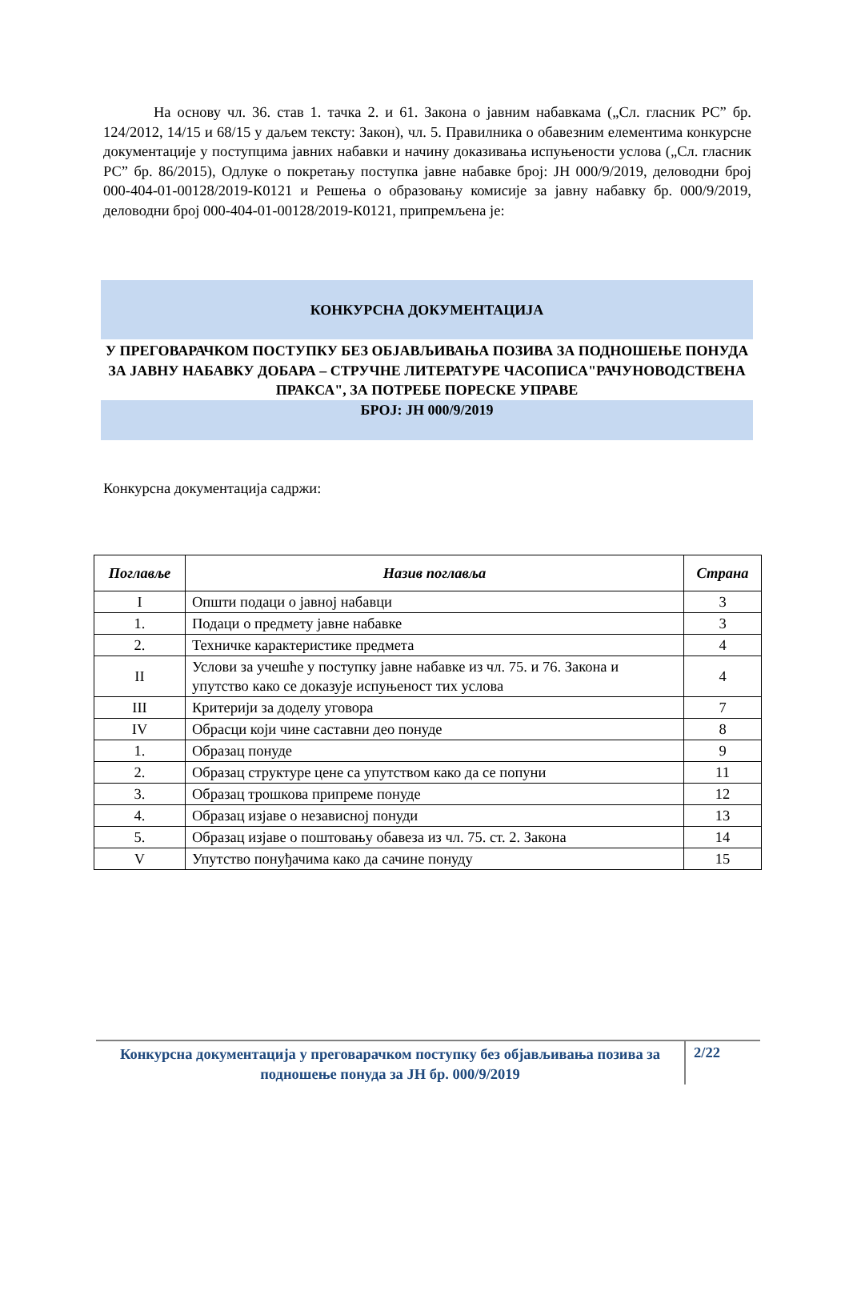На основу чл. 36. став 1. тачка 2. и 61. Закона о јавним набавкама („Сл. гласник РС” бр. 124/2012, 14/15 и 68/15 у даљем тексту: Закон), чл. 5. Правилника о обавезним елементима конкурсне документације у поступцима јавних набавки и начину доказивања испуњености услова („Сл. гласник РС” бр. 86/2015), Одлуке о покретању поступка јавне набавке број: ЈН 000/9/2019, деловодни број 000-404-01-00128/2019-К0121 и Решења о образовању комисије за јавну набавку бр. 000/9/2019, деловодни број 000-404-01-00128/2019-К0121, припремљена је:
КОНКУРСНА ДОКУМЕНТАЦИЈА
У ПРЕГОВАРАЧКОМ ПОСТУПКУ БЕЗ ОБЈАВЉИВАЊА ПОЗИВА ЗА ПОДНОШЕЊЕ ПОНУДА ЗА ЈАВНУ НАБАВКУ ДОБАРА – СТРУЧНЕ ЛИТЕРАТУРЕ ЧАСОПИСА"РАЧУНОВОДСТВЕНА ПРАКСА", ЗА ПОТРЕБЕ ПОРЕСКЕ УПРАВЕ
БРОЈ: ЈН 000/9/2019
Конкурсна документација садржи:
| Поглавље | Назив поглавља | Страна |
| --- | --- | --- |
| I | Општи подаци о јавној набавци | 3 |
| 1. | Подаци о предмету јавне набавке | 3 |
| 2. | Техничке карактеристике предмета | 4 |
| II | Услови за учешће у поступку јавне набавке из чл. 75. и 76. Закона и упутство како се доказује испуњеност тих услова | 4 |
| III | Критерији за доделу уговора | 7 |
| IV | Обрасци који чине саставни део понуде | 8 |
| 1. | Образац понуде | 9 |
| 2. | Образац структуре цене са упутством како да се попуни | 11 |
| 3. | Образац трошкова припреме понуде | 12 |
| 4. | Образац изјаве о независној понуди | 13 |
| 5. | Образац изјаве о поштовању обавеза из чл. 75. ст. 2. Закона | 14 |
| V | Упутство понуђачима како да сачине понуду | 15 |
Конкурсна документација у преговарачком поступку без објављивања позива за подношење понуда за ЈН бр. 000/9/2019
2/22